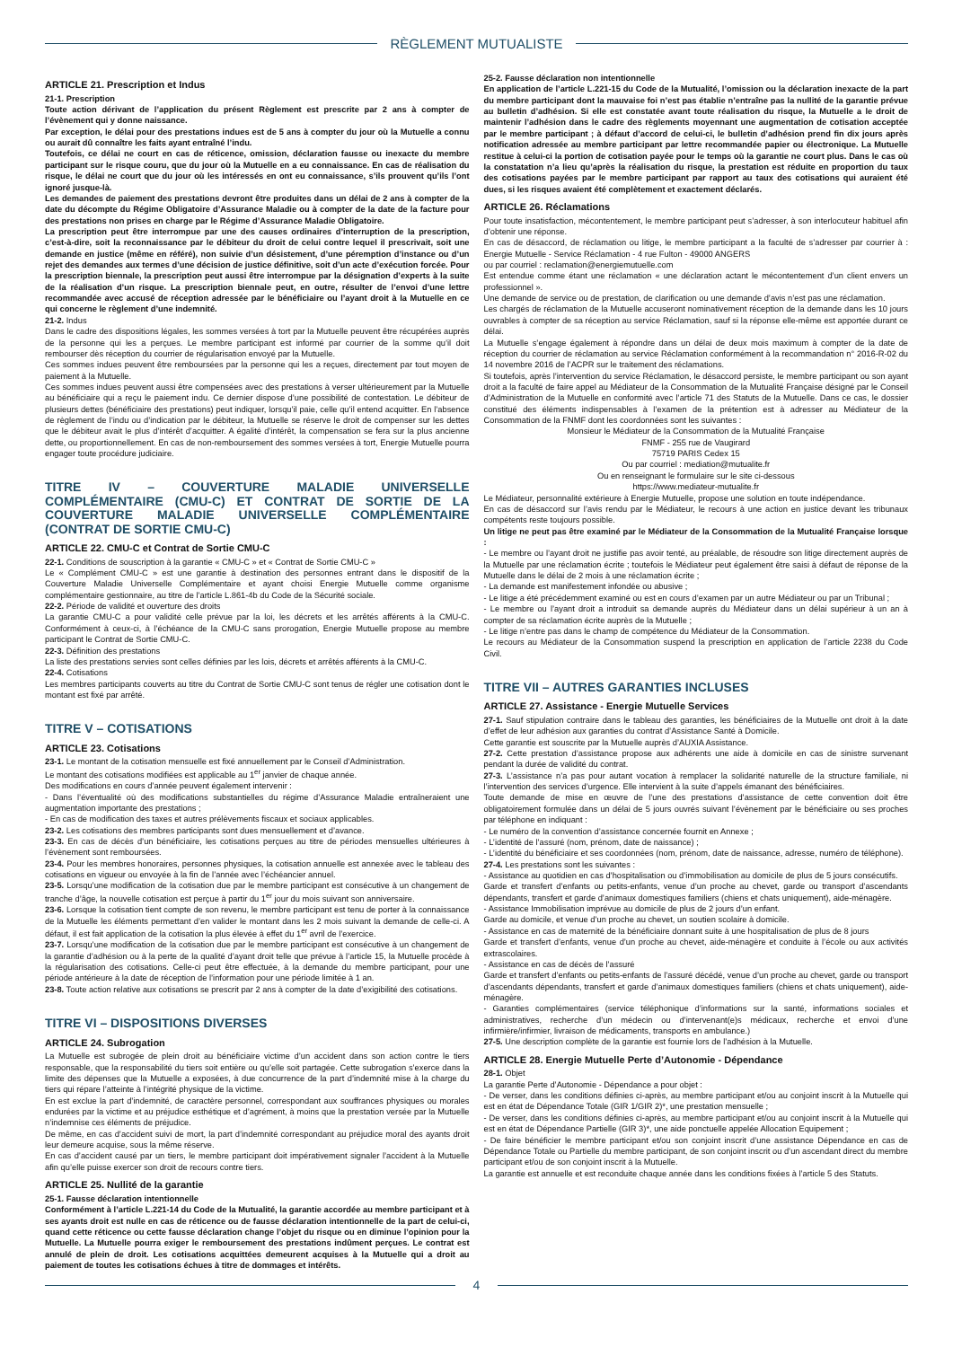RÈGLEMENT MUTUALISTE
ARTICLE 21. Prescription et Indus
21-1. Prescription
Toute action dérivant de l’application du présent Règlement est prescrite par 2 ans à compter de l’évènement qui y donne naissance.
Par exception, le délai pour des prestations indues est de 5 ans à compter du jour où la Mutuelle a connu ou aurait dû connaître les faits ayant entraîné l’indu.
Toutefois, ce délai ne court en cas de réticence, omission, déclaration fausse ou inexacte du membre participant sur le risque couru, que du jour où la Mutuelle en a eu connaissance. En cas de réalisation du risque, le délai ne court que du jour où les intéressés en ont eu connaissance, s’ils prouvent qu’ils l’ont ignoré jusque-là.
Les demandes de paiement des prestations devront être produites dans un délai de 2 ans à compter de la date du décompte du Régime Obligatoire d’Assurance Maladie ou à compter de la date de la facture pour des prestations non prises en charge par le Régime d’Assurance Maladie Obligatoire.
La prescription peut être interrompue par une des causes ordinaires d’interruption de la prescription, c’est-à-dire, soit la reconnaissance par le débiteur du droit de celui contre lequel il prescrivait, soit une demande en justice (même en référé), non suivie d’un désistement, d’une péremption d’instance ou d’un rejet des demandes aux termes d’une décision de justice définitive, soit d’un acte d’exécution forcée. Pour la prescription biennale, la prescription peut aussi être interrompue par la désignation d’experts à la suite de la réalisation d’un risque. La prescription biennale peut, en outre, résulter de l’envoi d’une lettre recommandée avec accusé de réception adressée par le bénéficiaire ou l’ayant droit à la Mutuelle en ce qui concerne le règlement d’une indemnité.
21-2. Indus
Dans le cadre des dispositions légales, les sommes versées à tort par la Mutuelle peuvent être récupérées auprès de la personne qui les a perçues. Le membre participant est informé par courrier de la somme qu’il doit rembourser dès réception du courrier de régularisation envoyé par la Mutuelle.
Ces sommes indues peuvent être remboursées par la personne qui les a reçues, directement par tout moyen de paiement à la Mutuelle.
Ces sommes indues peuvent aussi être compensées avec des prestations à verser ultérieurement par la Mutuelle au bénéficiaire qui a reçu le paiement indu. Ce dernier dispose d’une possibilité de contestation. Le débiteur de plusieurs dettes (bénéficiaire des prestations) peut indiquer, lorsqu’il paie, celle qu’il entend acquitter. En l’absence de règlement de l’indu ou d’indication par le débiteur, la Mutuelle se réserve le droit de compenser sur les dettes que le débiteur avait le plus d’intérêt d’acquitter. A égalité d’intérêt, la compensation se fera sur la plus ancienne dette, ou proportionnellement. En cas de non-remboursement des sommes versées à tort, Energie Mutuelle pourra engager toute procédure judiciaire.
TITRE IV – COUVERTURE MALADIE UNIVERSELLE COMPLÉMENTAIRE (CMU-C) ET CONTRAT DE SORTIE DE LA COUVERTURE MALADIE UNIVERSELLE COMPLÉMENTAIRE (CONTRAT DE SORTIE CMU-C)
ARTICLE 22. CMU-C et Contrat de Sortie CMU-C
22-1. Conditions de souscription à la garantie « CMU-C » et « Contrat de Sortie CMU-C »
Le « Complément CMU-C » est une garantie à destination des personnes entrant dans le dispositif de la Couverture Maladie Universelle Complémentaire et ayant choisi Energie Mutuelle comme organisme complémentaire gestionnaire, au titre de l’article L.861-4b du Code de la Sécurité sociale.
22-2. Période de validité et ouverture des droits
La garantie CMU-C a pour validité celle prévue par la loi, les décrets et les arrêtés afférents à la CMU-C. Conformément à ceux-ci, à l’échéance de la CMU-C sans prorogation, Energie Mutuelle propose au membre participant le Contrat de Sortie CMU-C.
22-3. Définition des prestations
La liste des prestations servies sont celles définies par les lois, décrets et arrêtés afférents à la CMU-C.
22-4. Cotisations
Les membres participants couverts au titre du Contrat de Sortie CMU-C sont tenus de régler une cotisation dont le montant est fixé par arrêté.
TITRE V – COTISATIONS
ARTICLE 23. Cotisations
23-1. Le montant de la cotisation mensuelle est fixé annuellement par le Conseil d’Administration.
Le montant des cotisations modifiées est applicable au 1<sup>er</sup> janvier de chaque année.
Des modifications en cours d’année peuvent également intervenir :
- Dans l’éventualité où des modifications substantielles du régime d’Assurance Maladie entraîneraient une augmentation importante des prestations ;
- En cas de modification des taxes et autres prélèvements fiscaux et sociaux applicables.
23-2. Les cotisations des membres participants sont dues mensuellement et d’avance.
23-3. En cas de décès d’un bénéficiaire, les cotisations perçues au titre de périodes mensuelles ultérieures à l’évènement sont remboursées.
23-4. Pour les membres honoraires, personnes physiques, la cotisation annuelle est annexée avec le tableau des cotisations en vigueur ou envoyée à la fin de l’année avec l’échéancier annuel.
23-5. Lorsqu’une modification de la cotisation due par le membre participant est consécutive à un changement de tranche d’âge, la nouvelle cotisation est perçue à partir du 1<sup>er</sup> jour du mois suivant son anniversaire.
23-6. Lorsque la cotisation tient compte de son revenu, le membre participant est tenu de porter à la connaissance de la Mutuelle les éléments permettant d’en valider le montant dans les 2 mois suivant la demande de celle-ci. A défaut, il est fait application de la cotisation la plus élevée à effet du 1<sup>er</sup> avril de l’exercice.
23-7. Lorsqu’une modification de la cotisation due par le membre participant est consécutive à un changement de la garantie d’adhésion ou à la perte de la qualité d’ayant droit telle que prévue à l’article 15, la Mutuelle procède à la régularisation des cotisations. Celle-ci peut être effectuée, à la demande du membre participant, pour une période antérieure à la date de réception de l’information pour une période limitée à 1 an.
23-8. Toute action relative aux cotisations se prescrit par 2 ans à compter de la date d’exigibilité des cotisations.
TITRE VI – DISPOSITIONS DIVERSES
ARTICLE 24. Subrogation
La Mutuelle est subrogée de plein droit au bénéficiaire victime d’un accident dans son action contre le tiers responsable, que la responsabilité du tiers soit entière ou qu’elle soit partagée. Cette subrogation s’exerce dans la limite des dépenses que la Mutuelle a exposées, à due concurrence de la part d’indemnité mise à la charge du tiers qui répare l’atteinte à l’intégrité physique de la victime.
En est exclue la part d’indemnité, de caractère personnel, correspondant aux souffrances physiques ou morales endurées par la victime et au préjudice esthétique et d’agrément, à moins que la prestation versée par la Mutuelle n’indemnise ces éléments de préjudice.
De même, en cas d’accident suivi de mort, la part d’indemnité correspondant au préjudice moral des ayants droit leur demeure acquise, sous la même réserve.
En cas d’accident causé par un tiers, le membre participant doit impérativement signaler l’accident à la Mutuelle afin qu’elle puisse exercer son droit de recours contre tiers.
ARTICLE 25. Nullité de la garantie
25-1. Fausse déclaration intentionnelle
Conformément à l’article L.221-14 du Code de la Mutualité, la garantie accordée au membre participant et à ses ayants droit est nulle en cas de réticence ou de fausse déclaration intentionnelle de la part de celui-ci, quand cette réticence ou cette fausse déclaration change l’objet du risque ou en diminue l’opinion pour la Mutuelle. La Mutuelle pourra exiger le remboursement des prestations indûment perçues. Le contrat est annulé de plein de droit. Les cotisations acquittées demeurent acquises à la Mutuelle qui a droit au paiement de toutes les cotisations échues à titre de dommages et intérêts.
25-2. Fausse déclaration non intentionnelle
En application de l’article L.221-15 du Code de la Mutualité, l’omission ou la déclaration inexacte de la part du membre participant dont la mauvaise foi n’est pas établie n’entraîne pas la nullité de la garantie prévue au bulletin d’adhésion. Si elle est constatée avant toute réalisation du risque, la Mutuelle a le droit de maintenir l’adhésion dans le cadre des règlements moyennant une augmentation de cotisation acceptée par le membre participant ; à défaut d’accord de celui-ci, le bulletin d’adhésion prend fin dix jours après notification adressée au membre participant par lettre recommandée papier ou électronique. La Mutuelle restitue à celui-ci la portion de cotisation payée pour le temps où la garantie ne court plus. Dans le cas où la constatation n’a lieu qu’après la réalisation du risque, la prestation est réduite en proportion du taux des cotisations payées par le membre participant par rapport au taux des cotisations qui auraient été dues, si les risques avaient été complètement et exactement déclarés.
ARTICLE 26. Réclamations
Pour toute insatisfaction, mécontentement, le membre participant peut s’adresser, à son interlocuteur habituel afin d’obtenir une réponse.
En cas de désaccord, de réclamation ou litige, le membre participant a la faculté de s’adresser par courrier à : Energie Mutuelle - Service Réclamation - 4 rue Fulton - 49000 ANGERS
ou par courriel : reclamation@energiemutuelle.com
Est entendue comme étant une réclamation « une déclaration actant le mécontentement d’un client envers un professionnel ».
Une demande de service ou de prestation, de clarification ou une demande d’avis n’est pas une réclamation.
Les chargés de réclamation de la Mutuelle accuseront nominativement réception de la demande dans les 10 jours ouvrables à compter de sa réception au service Réclamation, sauf si la réponse elle-même est apportée durant ce délai.
La Mutuelle s’engage également à répondre dans un délai de deux mois maximum à compter de la date de réception du courrier de réclamation au service Réclamation conformément à la recommandation n° 2016-R-02 du 14 novembre 2016 de l’ACPR sur le traitement des réclamations.
Si toutefois, après l’intervention du service Réclamation, le désaccord persiste, le membre participant ou son ayant droit a la faculté de faire appel au Médiateur de la Consommation de la Mutualité Française désigné par le Conseil d’Administration de la Mutuelle en conformité avec l’article 71 des Statuts de la Mutuelle. Dans ce cas, le dossier constitué des éléments indispensables à l’examen de la prétention est à adresser au Médiateur de la Consommation de la FNMF dont les coordonnées sont les suivantes :
Monsieur le Médiateur de la Consommation de la Mutualité Française
FNMF - 255 rue de Vaugirard
75719 PARIS Cedex 15
Ou par courriel : mediation@mutualite.fr
Ou en renseignant le formulaire sur le site ci-dessous
https://www.mediateur-mutualite.fr
Le Médiateur, personnalité extérieure à Energie Mutuelle, propose une solution en toute indépendance.
En cas de désaccord sur l’avis rendu par le Médiateur, le recours à une action en justice devant les tribunaux compétents reste toujours possible.
Un litige ne peut pas être examiné par le Médiateur de la Consommation de la Mutualité Française lorsque :
- Le membre ou l’ayant droit ne justifie pas avoir tenté, au préalable, de résoudre son litige directement auprès de la Mutuelle par une réclamation écrite ; toutefois le Médiateur peut également être saisi à défaut de réponse de la Mutuelle dans le délai de 2 mois à une réclamation écrite ;
- La demande est manifestement infondée ou abusive ;
- Le litige a été précédemment examiné ou est en cours d’examen par un autre Médiateur ou par un Tribunal ;
- Le membre ou l’ayant droit a introduit sa demande auprès du Médiateur dans un délai supérieur à un an à compter de sa réclamation écrite auprès de la Mutuelle ;
- Le litige n’entre pas dans le champ de compétence du Médiateur de la Consommation.
Le recours au Médiateur de la Consommation suspend la prescription en application de l’article 2238 du Code Civil.
TITRE VII – AUTRES GARANTIES INCLUSES
ARTICLE 27. Assistance - Energie Mutuelle Services
27-1. Sauf stipulation contraire dans le tableau des garanties, les bénéficiaires de la Mutuelle ont droit à la date d’effet de leur adhésion aux garanties du contrat d’Assistance Santé à Domicile.
Cette garantie est souscrite par la Mutuelle auprès d’AUXIA Assistance.
27-2. Cette prestation d’assistance propose aux adhérents une aide à domicile en cas de sinistre survenant pendant la durée de validité du contrat.
27-3. L’assistance n’a pas pour autant vocation à remplacer la solidarité naturelle de la structure familiale, ni l’intervention des services d’urgence. Elle intervient à la suite d’appels émanant des bénéficiaires.
Toute demande de mise en œuvre de l’une des prestations d’assistance de cette convention doit être obligatoirement formulée dans un délai de 5 jours ouvrés suivant l’évènement par le bénéficiaire ou ses proches par téléphone en indiquant :
- Le numéro de la convention d’assistance concernée fournit en Annexe ;
- L’identité de l’assuré (nom, prénom, date de naissance) ;
- L’identité du bénéficiaire et ses coordonnées (nom, prénom, date de naissance, adresse, numéro de téléphone).
27-4. Les prestations sont les suivantes :
- Assistance au quotidien en cas d’hospitalisation ou d’immobilisation au domicile de plus de 5 jours consécutifs.
Garde et transfert d’enfants ou petits-enfants, venue d’un proche au chevet, garde ou transport d’ascendants dépendants, transfert et garde d’animaux domestiques familiers (chiens et chats uniquement), aide-ménagère.
- Assistance Immobilisation imprévue au domicile de plus de 2 jours d’un enfant.
Garde au domicile, et venue d’un proche au chevet, un soutien scolaire à domicile.
- Assistance en cas de maternité de la bénéficiaire donnant suite à une hospitalisation de plus de 8 jours
Garde et transfert d’enfants, venue d’un proche au chevet, aide-ménagère et conduite à l’école ou aux activités extrascolaires.
- Assistance en cas de décès de l’assuré
Garde et transfert d’enfants ou petits-enfants de l’assuré décédé, venue d’un proche au chevet, garde ou transport d’ascendants dépendants, transfert et garde d’animaux domestiques familiers (chiens et chats uniquement), aide-ménagère.
- Garanties complémentaires (service téléphonique d’informations sur la santé, informations sociales et administratives, recherche d’un médecin ou d’intervenant(e)s médicaux, recherche et envoi d’une infirmière/infirmier, livraison de médicaments, transports en ambulance.)
27-5. Une description complète de la garantie est fournie lors de l’adhésion à la Mutuelle.
ARTICLE 28. Energie Mutuelle Perte d’Autonomie - Dépendance
28-1. Objet
La garantie Perte d’Autonomie - Dépendance a pour objet :
- De verser, dans les conditions définies ci-après, au membre participant et/ou au conjoint inscrit à la Mutuelle qui est en état de Dépendance Totale (GIR 1/GIR 2)*, une prestation mensuelle ;
- De verser, dans les conditions définies ci-après, au membre participant et/ou au conjoint inscrit à la Mutuelle qui est en état de Dépendance Partielle (GIR 3)*, une aide ponctuelle appelée Allocation Equipement ;
- De faire bénéficier le membre participant et/ou son conjoint inscrit d’une assistance Dépendance en cas de Dépendance Totale ou Partielle du membre participant, de son conjoint inscrit ou d’un ascendant direct du membre participant et/ou de son conjoint inscrit à la Mutuelle.
La garantie est annuelle et est reconduite chaque année dans les conditions fixées à l’article 5 des Statuts.
4